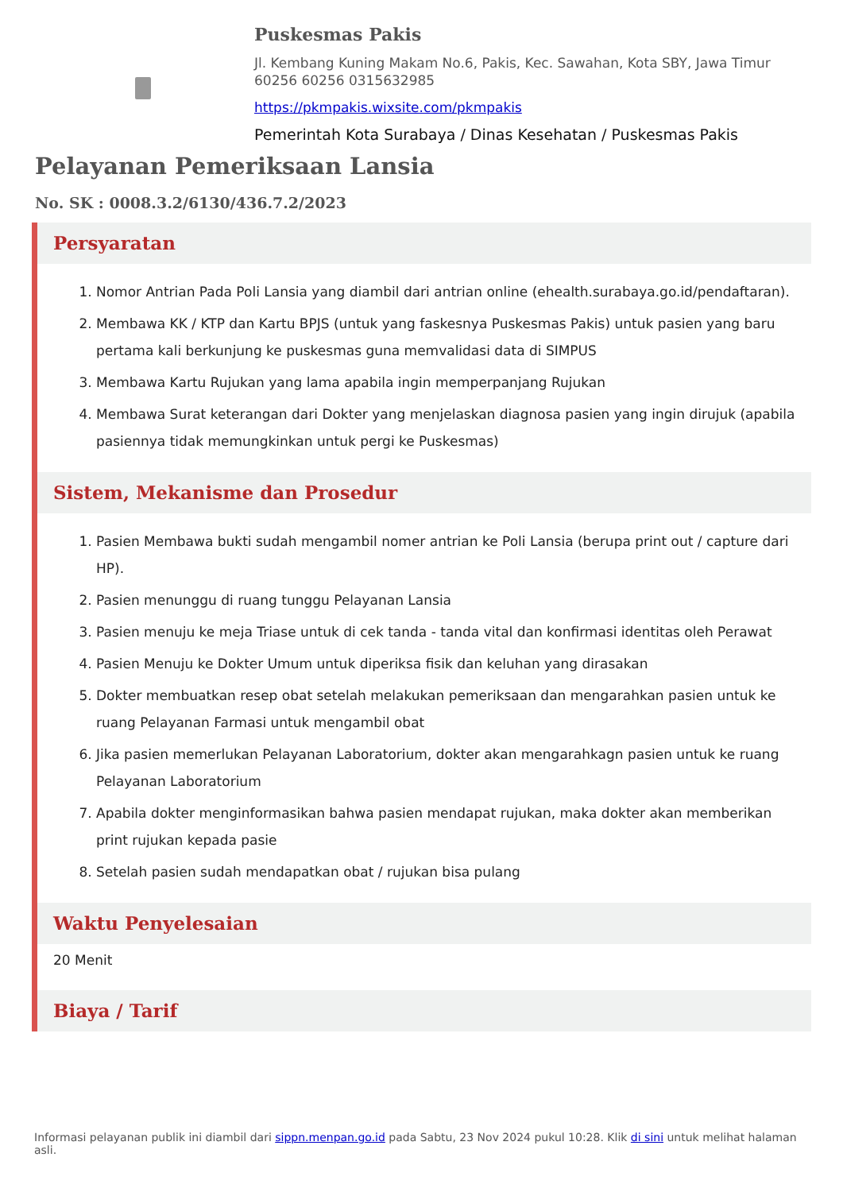Puskesmas Pakis
Jl. Kembang Kuning Makam No.6, Pakis, Kec. Sawahan, Kota SBY, Jawa Timur 60256 60256 0315632985
https://pkmpakis.wixsite.com/pkmpakis
Pemerintah Kota Surabaya / Dinas Kesehatan / Puskesmas Pakis
Pelayanan Pemeriksaan Lansia
No. SK : 0008.3.2/6130/436.7.2/2023
Persyaratan
1. Nomor Antrian Pada Poli Lansia yang diambil dari antrian online (ehealth.surabaya.go.id/pendaftaran).
2. Membawa KK / KTP dan Kartu BPJS (untuk yang faskesnya Puskesmas Pakis) untuk pasien yang baru pertama kali berkunjung ke puskesmas guna memvalidasi data di SIMPUS
3. Membawa Kartu Rujukan yang lama apabila ingin memperpanjang Rujukan
4. Membawa Surat keterangan dari Dokter yang menjelaskan diagnosa pasien yang ingin dirujuk (apabila pasiennya tidak memungkinkan untuk pergi ke Puskesmas)
Sistem, Mekanisme dan Prosedur
1. Pasien Membawa bukti sudah mengambil nomer antrian ke Poli Lansia (berupa print out / capture dari HP).
2. Pasien menunggu di ruang tunggu Pelayanan Lansia
3. Pasien menuju ke meja Triase untuk di cek tanda - tanda vital dan konfirmasi identitas oleh Perawat
4. Pasien Menuju ke Dokter Umum untuk diperiksa fisik dan keluhan yang dirasakan
5. Dokter membuatkan resep obat setelah melakukan pemeriksaan dan mengarahkan pasien untuk ke ruang Pelayanan Farmasi untuk mengambil obat
6. Jika pasien memerlukan Pelayanan Laboratorium, dokter akan mengarahkagn pasien untuk ke ruang Pelayanan Laboratorium
7. Apabila dokter menginformasikan bahwa pasien mendapat rujukan, maka dokter akan memberikan print rujukan kepada pasie
8. Setelah pasien sudah mendapatkan obat / rujukan bisa pulang
Waktu Penyelesaian
20 Menit
Biaya / Tarif
Informasi pelayanan publik ini diambil dari sippn.menpan.go.id pada Sabtu, 23 Nov 2024 pukul 10:28. Klik di sini untuk melihat halaman asli.